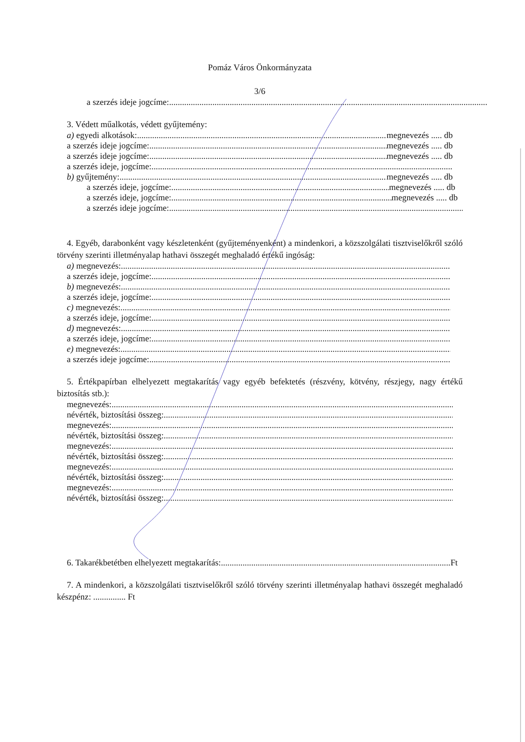Pomáz Város Önkormányzata
3/6
a szerzés ideje jogcíme:
3. Védett műalkotás, védett gyűjtemény:
a) egyedi alkotások: megnevezés ..... db
a szerzés ideje jogcíme: megnevezés ..... db
a szerzés ideje jogcíme: megnevezés ..... db
a szerzés ideje, jogcíme:
b) gyűjtemény: megnevezés ..... db
a szerzés ideje, jogcíme: megnevezés ..... db
a szerzés ideje, jogcíme: megnevezés ..... db
a szerzés ideje jogcíme:
4. Egyéb, darabonként vagy készletenként (gyűjteményenként) a mindenkori, a közszolgálati tisztviselőkről szóló törvény szerinti illetményalap hathavi összegét meghaladó értékű ingóság:
a) megnevezés:
a szerzés ideje, jogcíme:
b) megnevezés:
a szerzés ideje, jogcíme:
c) megnevezés:
a szerzés ideje, jogcíme:
d) megnevezés:
a szerzés ideje, jogcíme:
e) megnevezés:
a szerzés ideje jogcíme:
5. Értékpapírban elhelyezett megtakarítás vagy egyéb befektetés (részvény, kötvény, részjegy, nagy értékű biztosítás stb.):
megnevezés:
névérték, biztosítási összeg:
megnevezés:
névérték, biztosítási összeg:
megnevezés:
névérték, biztosítási összeg:
megnevezés:
névérték, biztosítási összeg:
megnevezés:
névérték, biztosítási összeg:
6. Takarékbetétben elhelyezett megtakarítás: Ft
7. A mindenkori, a közszolgálati tisztviselőkről szóló törvény szerinti illetményalap hathavi összegét meghaladó készpénz: ............... Ft